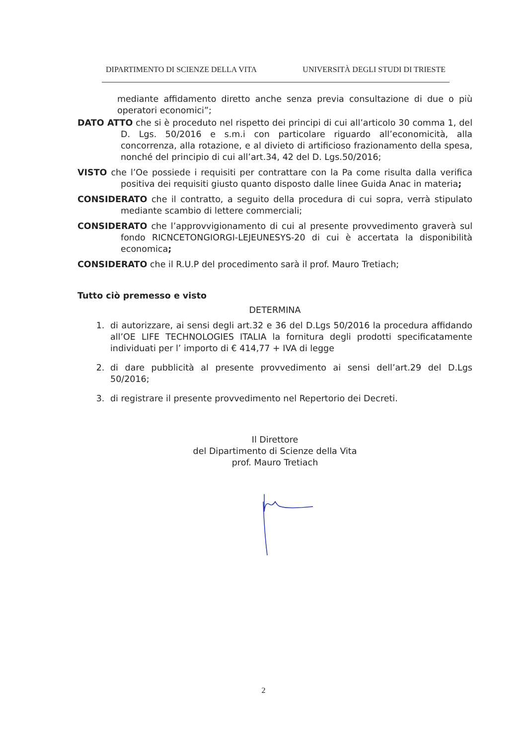DIPARTIMENTO DI SCIENZE DELLA VITA UNIVERSITÀ DEGLI STUDI DI TRIESTE
mediante affidamento diretto anche senza previa consultazione di due o più operatori economici”;
DATO ATTO che si è proceduto nel rispetto dei principi di cui all’articolo 30 comma 1, del D. Lgs. 50/2016 e s.m.i con particolare riguardo all’economicità, alla concorrenza, alla rotazione, e al divieto di artificioso frazionamento della spesa, nonché del principio di cui all’art.34, 42 del D. Lgs.50/2016;
VISTO che l’Oe possiede i requisiti per contrattare con la Pa come risulta dalla verifica positiva dei requisiti giusto quanto disposto dalle linee Guida Anac in materia;
CONSIDERATO che il contratto, a seguito della procedura di cui sopra, verrà stipulato mediante scambio di lettere commerciali;
CONSIDERATO che l’approvvigionamento di cui al presente provvedimento graverà sul fondo RICNCETONGIORGI-LEJEUNESYS-20 di cui è accertata la disponibilità economica;
CONSIDERATO che il R.U.P del procedimento sarà il prof. Mauro Tretiach;
Tutto ciò premesso e visto
DETERMINA
1. di autorizzare, ai sensi degli art.32 e 36 del D.Lgs 50/2016 la procedura affidando all’OE LIFE TECHNOLOGIES ITALIA la fornitura degli prodotti specificatamente individuati per l’ importo di € 414,77 + IVA di legge
2. di dare pubblicità al presente provvedimento ai sensi dell’art.29 del D.Lgs 50/2016;
3. di registrare il presente provvedimento nel Repertorio dei Decreti.
Il Direttore
del Dipartimento di Scienze della Vita
prof. Mauro Tretiach
2